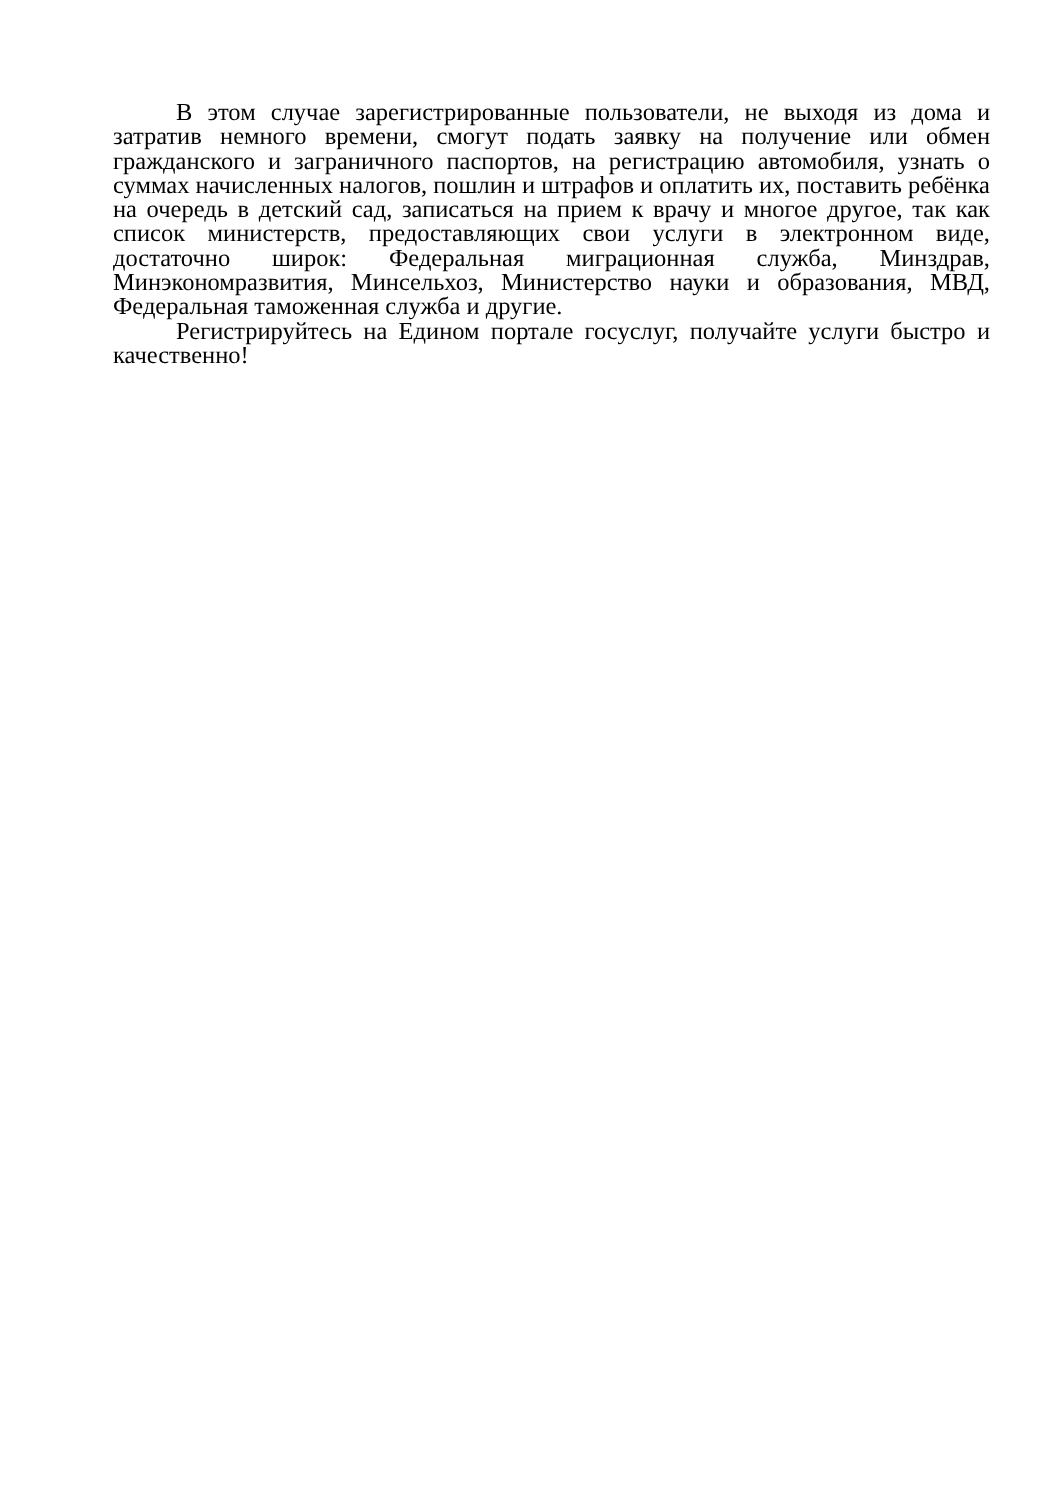В этом случае зарегистрированные пользователи, не выходя из дома и затратив немного времени, смогут подать заявку на получение или обмен гражданского и заграничного паспортов, на регистрацию автомобиля, узнать о суммах начисленных налогов, пошлин и штрафов и оплатить их, поставить ребёнка на очередь в детский сад, записаться на прием к врачу и многое другое, так как список министерств, предоставляющих свои услуги в электронном виде, достаточно широк: Федеральная миграционная служба, Минздрав, Минэкономразвития, Минсельхоз, Министерство науки и образования, МВД, Федеральная таможенная служба и другие.
Регистрируйтесь на Едином портале госуслуг, получайте услуги быстро и качественно!